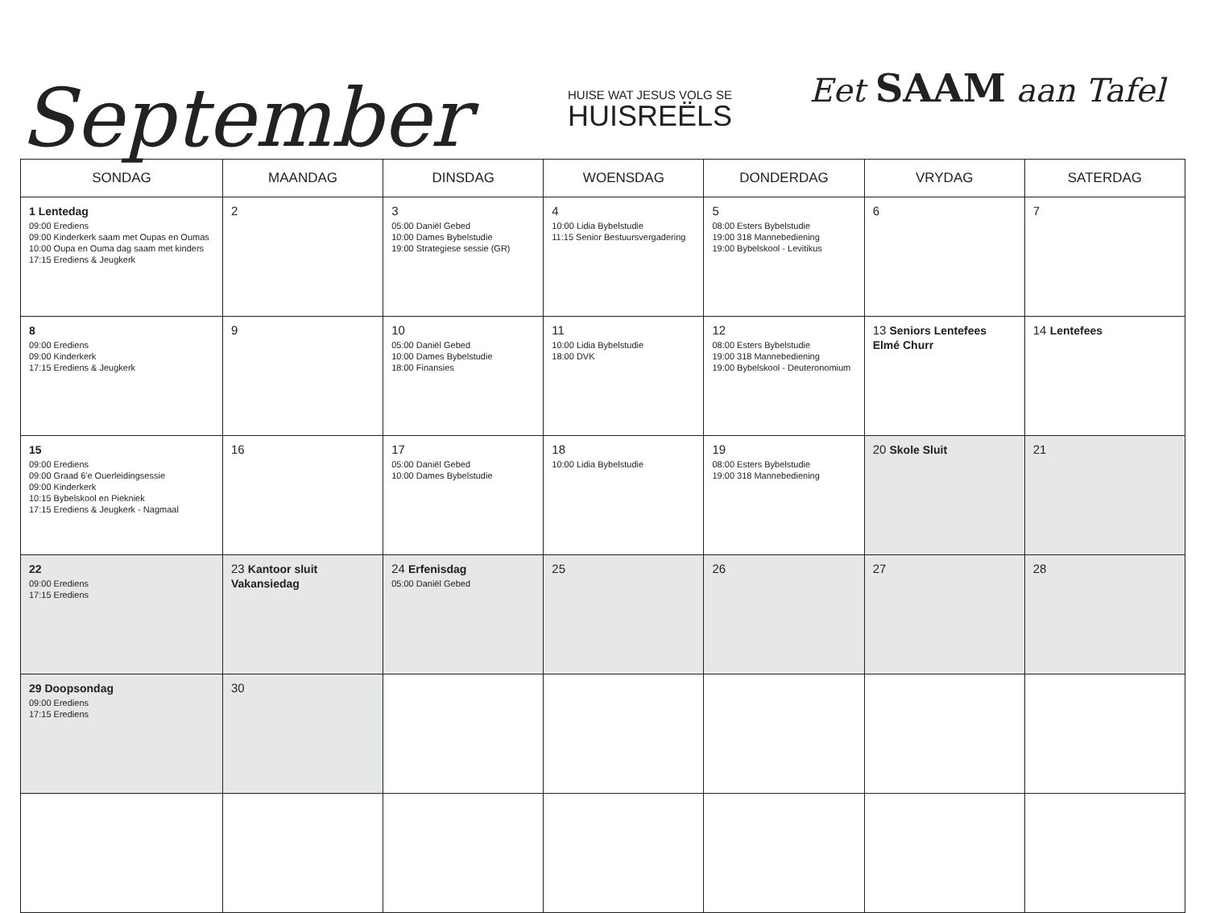September
HUISE WAT JESUS VOLG SE
HUISREËLS
Eet SAAM aan Tafel
| SONDAG | MAANDAG | DINSDAG | WOENSDAG | DONDERDAG | VRYDAG | SATERDAG |
| --- | --- | --- | --- | --- | --- | --- |
| 1 Lentedag 09:00 Erediens 09:00 Kinderkerk saam met Oupas en Oumas 10:00 Oupa en Ouma dag saam met kinders 17:15 Erediens & Jeugkerk | 2 | 3 05:00 Daniël Gebed 10:00 Dames Bybelstudie 19:00 Strategiese sessie (GR) | 4 10:00 Lidia Bybelstudie 11:15 Senior Bestuursvergadering | 5 08:00 Esters Bybelstudie 19:00 318 Mannebediening 19:00 Bybelskool - Levitikus | 6 | 7 |
| 8 09:00 Erediens 09:00 Kinderkerk 17:15 Erediens & Jeugkerk | 9 | 10 05:00 Daniël Gebed 10:00 Dames Bybelstudie 18:00 Finansies | 11 10:00 Lidia Bybelstudie 18:00 DVK | 12 08:00 Esters Bybelstudie 19:00 318 Mannebediening 19:00 Bybelskool - Deuteronomium | 13 Seniors Lentefees Elmé Churr | 14 Lentefees |
| 15 09:00 Erediens 09:00 Graad 6'e Ouerleidingsessie 09:00 Kinderkerk 10:15 Bybelskool en Piekniek 17:15 Erediens & Jeugkerk - Nagmaal | 16 | 17 05:00 Daniël Gebed 10:00 Dames Bybelstudie | 18 10:00 Lidia Bybelstudie | 19 08:00 Esters Bybelstudie 19:00 318 Mannebediening | 20 Skole Sluit | 21 |
| 22 09:00 Erediens 17:15 Erediens | 23 Kantoor sluit Vakansiedag | 24 Erfenisdag 05:00 Daniël Gebed | 25 | 26 | 27 | 28 |
| 29 Doopsondag 09:00 Erediens 17:15 Erediens | 30 | | | | | |